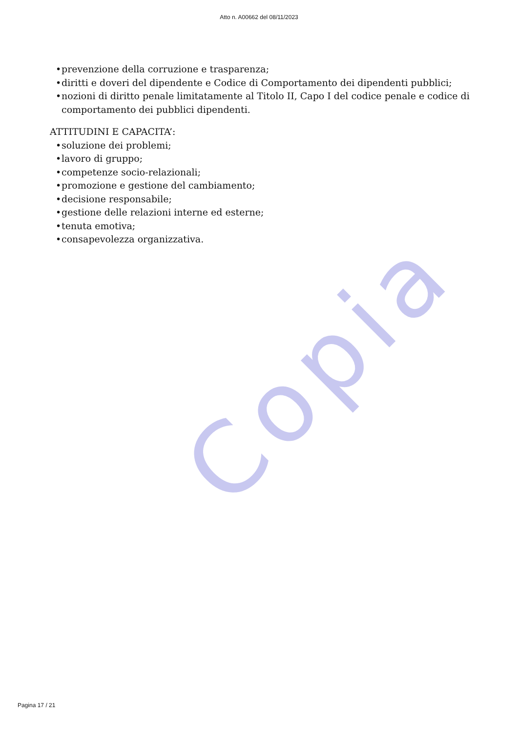Copia
Atto n. A00662 del 08/11/2023
• prevenzione della corruzione e trasparenza;
• diritti e doveri del dipendente e Codice di Comportamento dei dipendenti pubblici;
• nozioni di diritto penale limitatamente al Titolo II, Capo I del codice penale e codice di comportamento dei pubblici dipendenti.
ATTITUDINI E CAPACITA’:
• soluzione dei problemi;
• lavoro di gruppo;
• competenze socio-relazionali;
• promozione e gestione del cambiamento;
• decisione responsabile;
• gestione delle relazioni interne ed esterne;
• tenuta emotiva;
• consapevolezza organizzativa.
Pagina 17 / 21